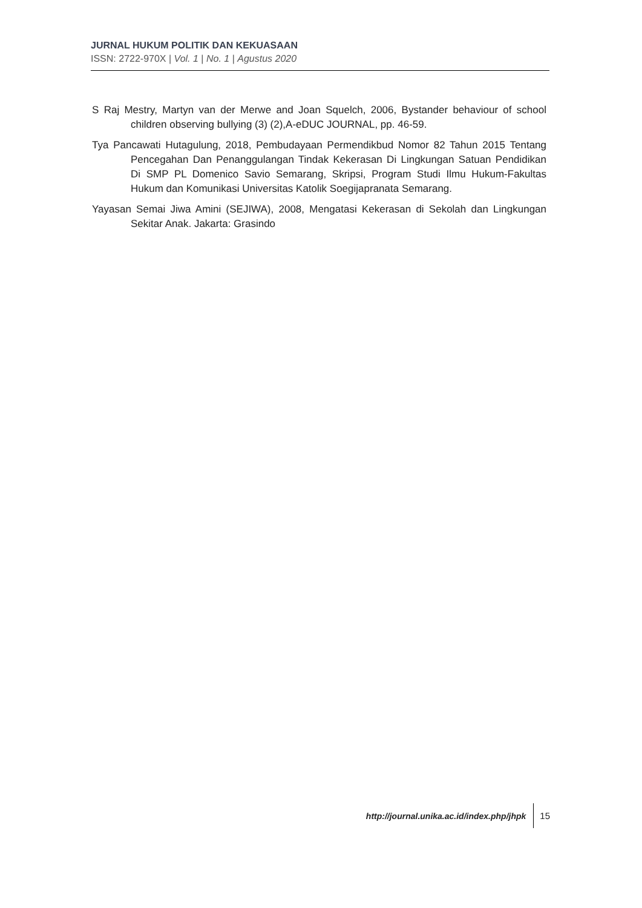JURNAL HUKUM POLITIK DAN KEKUASAAN
ISSN: 2722-970X | Vol. 1 | No. 1 | Agustus 2020
S Raj Mestry, Martyn van der Merwe and Joan Squelch, 2006, Bystander behaviour of school children observing bullying (3) (2),A-eDUC JOURNAL, pp. 46-59.
Tya Pancawati Hutagulung, 2018, Pembudayaan Permendikbud Nomor 82 Tahun 2015 Tentang Pencegahan Dan Penanggulangan Tindak Kekerasan Di Lingkungan Satuan Pendidikan Di SMP PL Domenico Savio Semarang, Skripsi, Program Studi Ilmu Hukum-Fakultas Hukum dan Komunikasi Universitas Katolik Soegijapranata Semarang.
Yayasan Semai Jiwa Amini (SEJIWA), 2008, Mengatasi Kekerasan di Sekolah dan Lingkungan Sekitar Anak. Jakarta: Grasindo
http://journal.unika.ac.id/index.php/jhpk 15